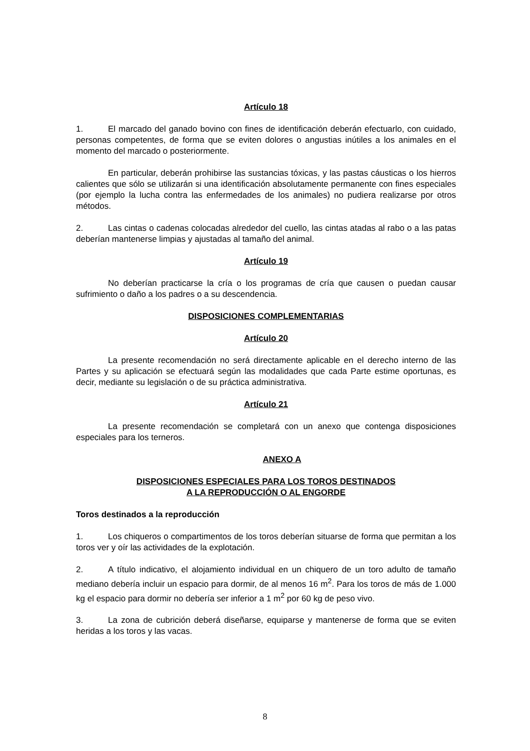Artículo 18
1. El marcado del ganado bovino con fines de identificación deberán efectuarlo, con cuidado, personas competentes, de forma que se eviten dolores o angustias inútiles a los animales en el momento del marcado o posteriormente.
En particular, deberán prohibirse las sustancias tóxicas, y las pastas cáusticas o los hierros calientes que sólo se utilizarán si una identificación absolutamente permanente con fines especiales (por ejemplo la lucha contra las enfermedades de los animales) no pudiera realizarse por otros métodos.
2. Las cintas o cadenas colocadas alrededor del cuello, las cintas atadas al rabo o a las patas deberían mantenerse limpias y ajustadas al tamaño del animal.
Artículo 19
No deberían practicarse la cría o los programas de cría que causen o puedan causar sufrimiento o daño a los padres o a su descendencia.
DISPOSICIONES COMPLEMENTARIAS
Artículo 20
La presente recomendación no será directamente aplicable en el derecho interno de las Partes y su aplicación se efectuará según las modalidades que cada Parte estime oportunas, es decir, mediante su legislación o de su práctica administrativa.
Artículo 21
La presente recomendación se completará con un anexo que contenga disposiciones especiales para los terneros.
ANEXO A
DISPOSICIONES ESPECIALES PARA LOS TOROS DESTINADOS
A LA REPRODUCCIÓN O AL ENGORDE
Toros destinados a la reproducción
1. Los chiqueros o compartimentos de los toros deberían situarse de forma que permitan a los toros ver y oír las actividades de la explotación.
2. A título indicativo, el alojamiento individual en un chiquero de un toro adulto de tamaño mediano debería incluir un espacio para dormir, de al menos 16 m<sup>2</sup>. Para los toros de más de 1.000 kg el espacio para dormir no debería ser inferior a 1 m<sup>2</sup> por 60 kg de peso vivo.
3. La zona de cubrición deberá diseñarse, equiparse y mantenerse de forma que se eviten heridas a los toros y las vacas.
8